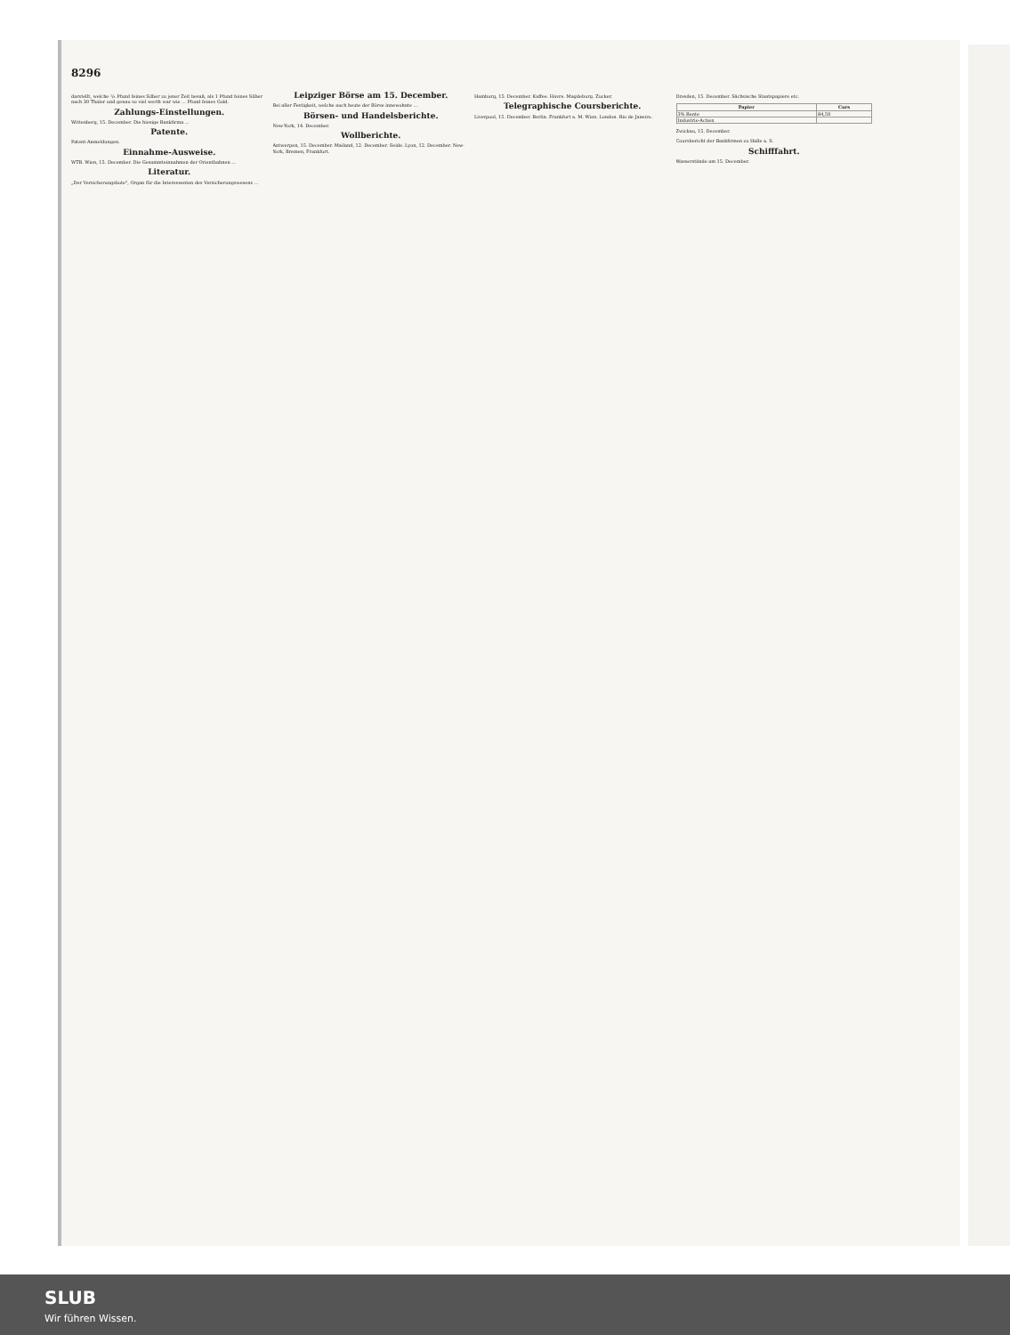8296
darstellt, welche ¹/₃ Pfund feines Silber zu jener Zeit besaß, als 1 Pfund feines Silber nach 30 Thaler und genau so viel werth war wie ... Pfund feines Gold.
Zahlungs-Einstellungen.
Wittenberg, 15. December. Die hiesige Bankfirma ...
Patente.
Patent-Anmeldungen.
Einnahme-Ausweise.
WTB. Wien, 15. December. Die Gesammteinnahmen der Orientbahnen ...
Literatur.
„Der Versicherungsbote", Organ für die Interessenten des Versicherungswesens ...
Leipziger Börse am 15. December.
Bei aller Festigkeit, welche auch heute der Börse innewohnte ...
Börsen- und Handelsberichte.
New-York, 14. December.
Wollberichte.
Antwerpen, 15. December. Mailand, 12. December. Seide. Lyon, 12. December. New-York, Bremen, Frankfurt.
Hamburg, 15. December. Kaffee. Havre. Magdeburg. Zucker.
Telegraphische Coursberichte.
Liverpool, 15. December. Berlin. Frankfurt a. M. Wien. London. Rio de Janeiro.
Dresden, 15. December. Sächsische Staatspapiere etc.
| Papier | Curs |
| --- | --- |
| 3% Rente | 84,50 |
| Industrie-Actien | |
Zwickau, 15. December.
Coursbericht der Bankfirmen zu Halle a. S.
Schifffahrt.
Wasserstände am 15. December.
SLUB
Wir führen Wissen.